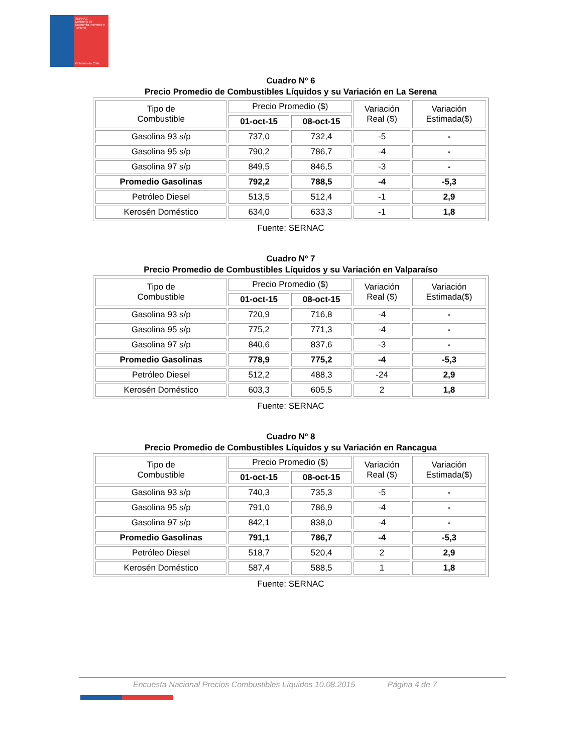SERNAC
Ministerio de Economía, Fomento y Turismo
Gobierno de Chile
Cuadro Nº 6
Precio Promedio de Combustibles Líquidos y su Variación en La Serena
| Tipo de Combustible | Precio Promedio ($) | | Variación Real ($) | Variación Estimada($) |
| --- | --- | --- | --- | --- |
| | 01-oct-15 | 08-oct-15 | | |
| Gasolina 93 s/p | 737,0 | 732,4 | -5 | - |
| Gasolina 95 s/p | 790,2 | 786,7 | -4 | - |
| Gasolina 97 s/p | 849,5 | 846,5 | -3 | - |
| Promedio Gasolinas | 792,2 | 788,5 | -4 | -5,3 |
| Petróleo Diesel | 513,5 | 512,4 | -1 | 2,9 |
| Kerosén Doméstico | 634,0 | 633,3 | -1 | 1,8 |
Fuente: SERNAC
Cuadro Nº 7
Precio Promedio de Combustibles Líquidos y su Variación en Valparaíso
| Tipo de Combustible | Precio Promedio ($) | | Variación Real ($) | Variación Estimada($) |
| --- | --- | --- | --- | --- |
| | 01-oct-15 | 08-oct-15 | | |
| Gasolina 93 s/p | 720,9 | 716,8 | -4 | - |
| Gasolina 95 s/p | 775,2 | 771,3 | -4 | - |
| Gasolina 97 s/p | 840,6 | 837,6 | -3 | - |
| Promedio Gasolinas | 778,9 | 775,2 | -4 | -5,3 |
| Petróleo Diesel | 512,2 | 488,3 | -24 | 2,9 |
| Kerosén Doméstico | 603,3 | 605,5 | 2 | 1,8 |
Fuente: SERNAC
Cuadro Nº 8
Precio Promedio de Combustibles Líquidos y su Variación en Rancagua
| Tipo de Combustible | Precio Promedio ($) | | Variación Real ($) | Variación Estimada($) |
| --- | --- | --- | --- | --- |
| | 01-oct-15 | 08-oct-15 | | |
| Gasolina 93 s/p | 740,3 | 735,3 | -5 | - |
| Gasolina 95 s/p | 791,0 | 786,9 | -4 | - |
| Gasolina 97 s/p | 842,1 | 838,0 | -4 | - |
| Promedio Gasolinas | 791,1 | 786,7 | -4 | -5,3 |
| Petróleo Diesel | 518,7 | 520,4 | 2 | 2,9 |
| Kerosén Doméstico | 587,4 | 588,5 | 1 | 1,8 |
Fuente: SERNAC
Encuesta Nacional Precios Combustibles Líquidos 10.08.2015 Página 4 de 7